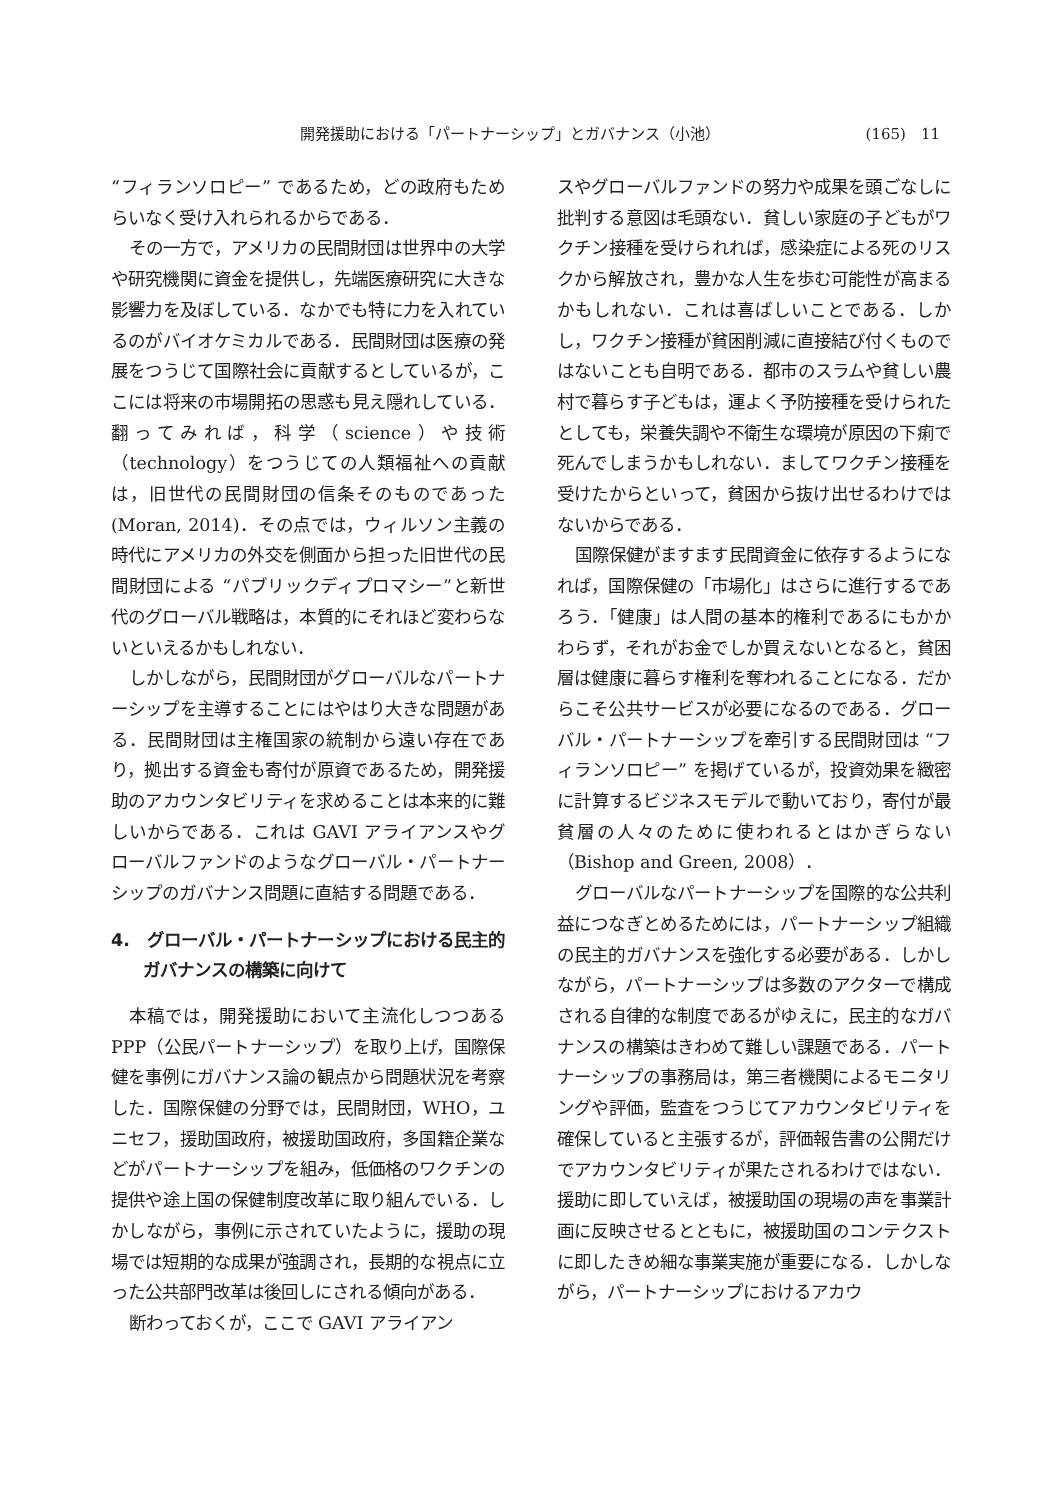開発援助における「パートナーシップ」とガバナンス（小池） (165)　11
“フィランソロピー” であるため，どの政府もためらいなく受け入れられるからである．
その一方で，アメリカの民間財団は世界中の大学や研究機関に資金を提供し，先端医療研究に大きな影響力を及ぼしている．なかでも特に力を入れているのがバイオケミカルである．民間財団は医療の発展をつうじて国際社会に貢献するとしているが，ここには将来の市場開拓の思惑も見え隠れしている．翻ってみれば，科学（science）や技術（technology）をつうじての人類福祉への貢献は，旧世代の民間財団の信条そのものであった(Moran, 2014)．その点では，ウィルソン主義の時代にアメリカの外交を側面から担った旧世代の民間財団による “パブリックディプロマシー”と新世代のグローバル戦略は，本質的にそれほど変わらないといえるかもしれない．
しかしながら，民間財団がグローバルなパートナーシップを主導することにはやはり大きな問題がある．民間財団は主権国家の統制から遠い存在であり，拠出する資金も寄付が原資であるため，開発援助のアカウンタビリティを求めることは本来的に難しいからである．これは GAVI アライアンスやグローバルファンドのようなグローバル・パートナーシップのガバナンス問題に直結する問題である．
4.　グローバル・パートナーシップにおける民主的ガバナンスの構築に向けて
本稿では，開発援助において主流化しつつある PPP（公民パートナーシップ）を取り上げ，国際保健を事例にガバナンス論の観点から問題状況を考察した．国際保健の分野では，民間財団，WHO，ユニセフ，援助国政府，被援助国政府，多国籍企業などがパートナーシップを組み，低価格のワクチンの提供や途上国の保健制度改革に取り組んでいる．しかしながら，事例に示されていたように，援助の現場では短期的な成果が強調され，長期的な視点に立った公共部門改革は後回しにされる傾向がある．
断わっておくが，ここで GAVI アライアン
スやグローバルファンドの努力や成果を頭ごなしに批判する意図は毛頭ない．貧しい家庭の子どもがワクチン接種を受けられれば，感染症による死のリスクから解放され，豊かな人生を歩む可能性が高まるかもしれない．これは喜ばしいことである．しかし，ワクチン接種が貧困削減に直接結び付くものではないことも自明である．都市のスラムや貧しい農村で暮らす子どもは，運よく予防接種を受けられたとしても，栄養失調や不衛生な環境が原因の下痢で死んでしまうかもしれない．ましてワクチン接種を受けたからといって，貧困から抜け出せるわけではないからである．
国際保健がますます民間資金に依存するようになれば，国際保健の「市場化」はさらに進行するであろう．「健康」は人間の基本的権利であるにもかかわらず，それがお金でしか買えないとなると，貧困層は健康に暮らす権利を奪われることになる．だからこそ公共サービスが必要になるのである．グローバル・パートナーシップを牽引する民間財団は “フィランソロピー” を掲げているが，投資効果を緻密に計算するビジネスモデルで動いており，寄付が最貧層の人々のために使われるとはかぎらない（Bishop and Green, 2008）．
グローバルなパートナーシップを国際的な公共利益につなぎとめるためには，パートナーシップ組織の民主的ガバナンスを強化する必要がある．しかしながら，パートナーシップは多数のアクターで構成される自律的な制度であるがゆえに，民主的なガバナンスの構築はきわめて難しい課題である．パートナーシップの事務局は，第三者機関によるモニタリングや評価，監査をつうじてアカウンタビリティを確保していると主張するが，評価報告書の公開だけでアカウンタビリティが果たされるわけではない．援助に即していえば，被援助国の現場の声を事業計画に反映させるとともに，被援助国のコンテクストに即したきめ細な事業実施が重要になる．しかしながら，パートナーシップにおけるアカウ